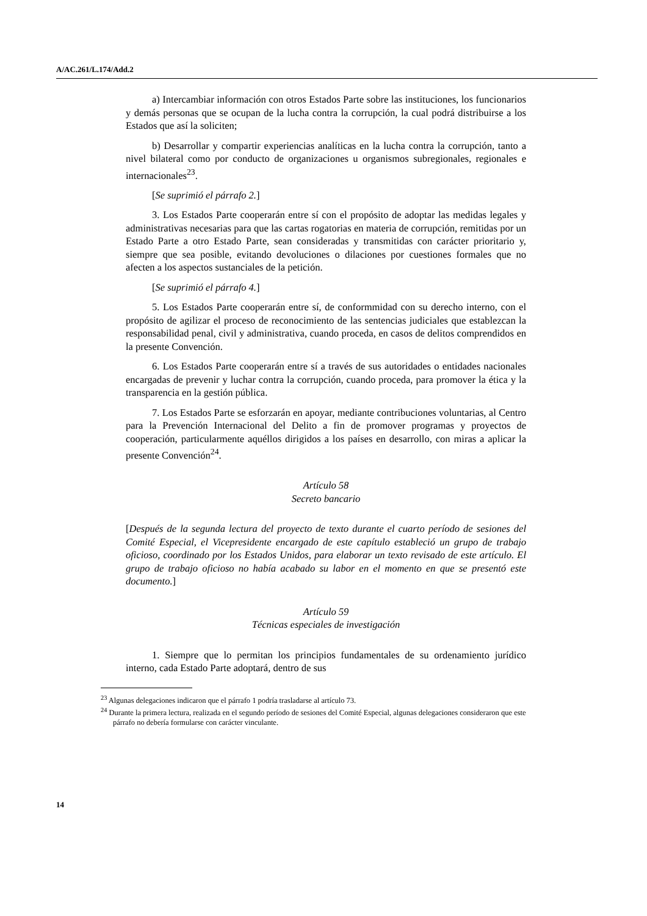A/AC.261/L.174/Add.2
a) Intercambiar información con otros Estados Parte sobre las instituciones, los funcionarios y demás personas que se ocupan de la lucha contra la corrupción, la cual podrá distribuirse a los Estados que así la soliciten;
b) Desarrollar y compartir experiencias analíticas en la lucha contra la corrupción, tanto a nivel bilateral como por conducto de organizaciones u organismos subregionales, regionales e internacionales<sup>23</sup>.
[Se suprimió el párrafo 2.]
3. Los Estados Parte cooperarán entre sí con el propósito de adoptar las medidas legales y administrativas necesarias para que las cartas rogatorias en materia de corrupción, remitidas por un Estado Parte a otro Estado Parte, sean consideradas y transmitidas con carácter prioritario y, siempre que sea posible, evitando devoluciones o dilaciones por cuestiones formales que no afecten a los aspectos sustanciales de la petición.
[Se suprimió el párrafo 4.]
5. Los Estados Parte cooperarán entre sí, de conformmidad con su derecho interno, con el propósito de agilizar el proceso de reconocimiento de las sentencias judiciales que establezcan la responsabilidad penal, civil y administrativa, cuando proceda, en casos de delitos comprendidos en la presente Convención.
6. Los Estados Parte cooperarán entre sí a través de sus autoridades o entidades nacionales encargadas de prevenir y luchar contra la corrupción, cuando proceda, para promover la ética y la transparencia en la gestión pública.
7. Los Estados Parte se esforzarán en apoyar, mediante contribuciones voluntarias, al Centro para la Prevención Internacional del Delito a fin de promover programas y proyectos de cooperación, particularmente aquéllos dirigidos a los países en desarrollo, con miras a aplicar la presente Convención<sup>24</sup>.
Artículo 58
Secreto bancario
[Después de la segunda lectura del proyecto de texto durante el cuarto período de sesiones del Comité Especial, el Vicepresidente encargado de este capítulo estableció un grupo de trabajo oficioso, coordinado por los Estados Unidos, para elaborar un texto revisado de este artículo. El grupo de trabajo oficioso no había acabado su labor en el momento en que se presentó este documento.]
Artículo 59
Técnicas especiales de investigación
1. Siempre que lo permitan los principios fundamentales de su ordenamiento jurídico interno, cada Estado Parte adoptará, dentro de sus
<sup>23</sup> Algunas delegaciones indicaron que el párrafo 1 podría trasladarse al artículo 73.
<sup>24</sup> Durante la primera lectura, realizada en el segundo período de sesiones del Comité Especial, algunas delegaciones consideraron que este párrafo no debería formularse con carácter vinculante.
14